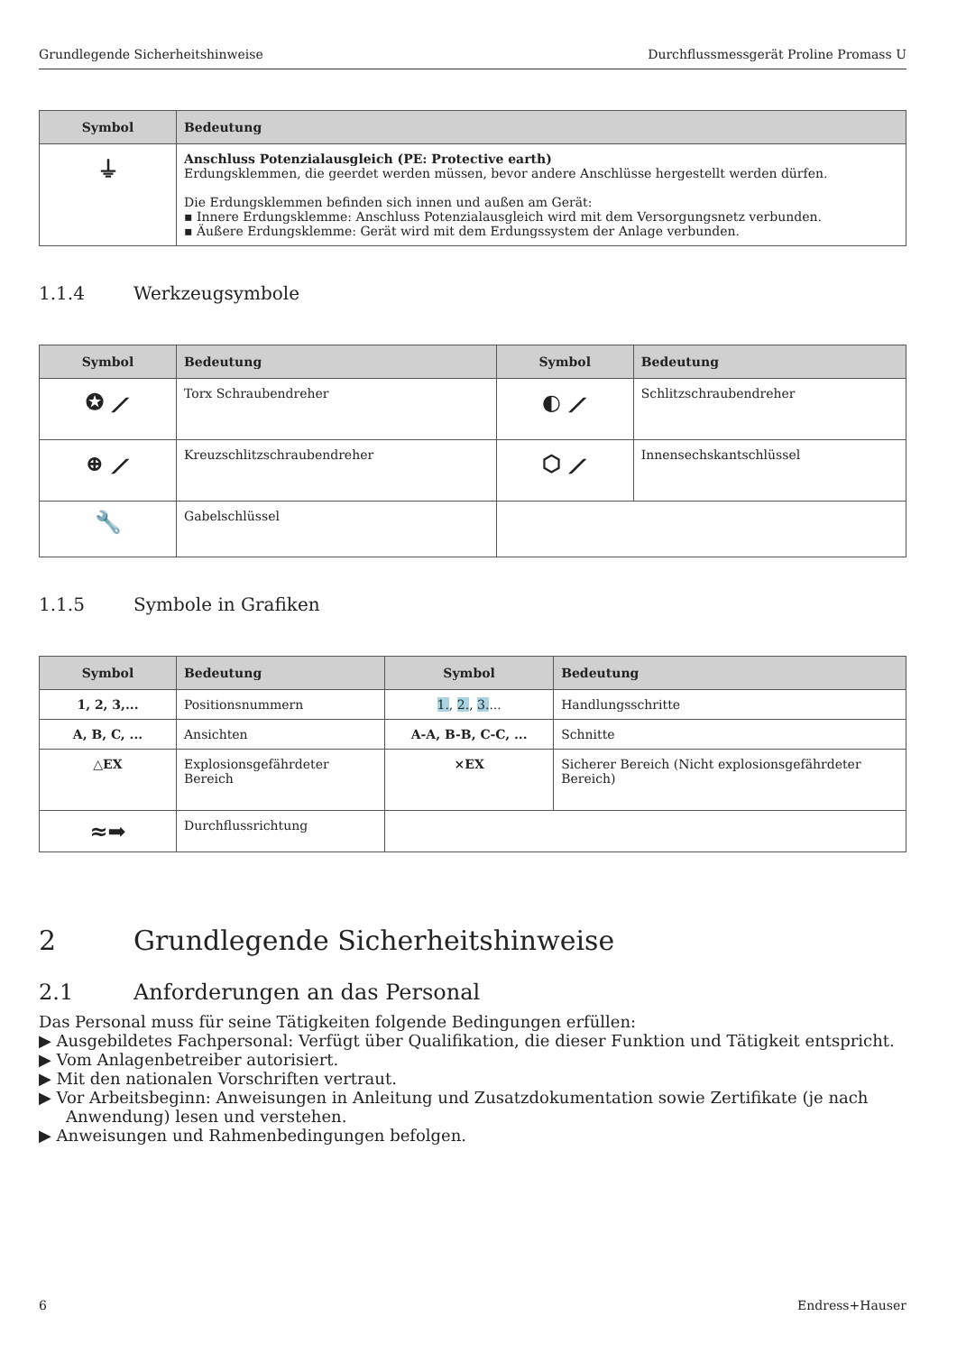Grundlegende Sicherheitshinweise Durchflussmessgerät Proline Promass U
| Symbol | Bedeutung |
| --- | --- |
| ⏚ | Anschluss Potenzialausgleich (PE: Protective earth) Erdungsklemmen, die geerdet werden müssen, bevor andere Anschlüsse hergestellt werden dürfen. Die Erdungsklemmen befinden sich innen und außen am Gerät: ▪ Innere Erdungsklemme: Anschluss Potenzialausgleich wird mit dem Versorgungsnetz verbunden. ▪ Äußere Erdungsklemme: Gerät wird mit dem Erdungssystem der Anlage verbunden. |
1.1.4 Werkzeugsymbole
| Symbol | Bedeutung | Symbol | Bedeutung |
| --- | --- | --- | --- |
| ✪ ⟋ | Torx Schraubendreher | ◐ ⟋ | Schlitzschraubendreher |
| ⊕ ⟋ | Kreuzschlitzschraubendreher | ⬡ ⟋ | Innensechskantschlüssel |
| 🔧 | Gabelschlüssel | | |
1.1.5 Symbole in Grafiken
| Symbol | Bedeutung | Symbol | Bedeutung |
| --- | --- | --- | --- |
| 1, 2, 3,... | Positionsnummern | 1. , 2. , 3. ... | Handlungsschritte |
| A, B, C, ... | Ansichten | A-A, B-B, C-C, ... | Schnitte |
| △EX | Explosionsgefährdeter Bereich | ⨯EX | Sicherer Bereich (Nicht explosionsgefährdeter Bereich) |
| ≈➡ | Durchflussrichtung | | |
2 Grundlegende Sicherheitshinweise
2.1 Anforderungen an das Personal
Das Personal muss für seine Tätigkeiten folgende Bedingungen erfüllen:
▶ Ausgebildetes Fachpersonal: Verfügt über Qualifikation, die dieser Funktion und Tätigkeit entspricht.
▶ Vom Anlagenbetreiber autorisiert.
▶ Mit den nationalen Vorschriften vertraut.
▶ Vor Arbeitsbeginn: Anweisungen in Anleitung und Zusatzdokumentation sowie Zertifikate (je nach Anwendung) lesen und verstehen.
▶ Anweisungen und Rahmenbedingungen befolgen.
6 Endress+Hauser